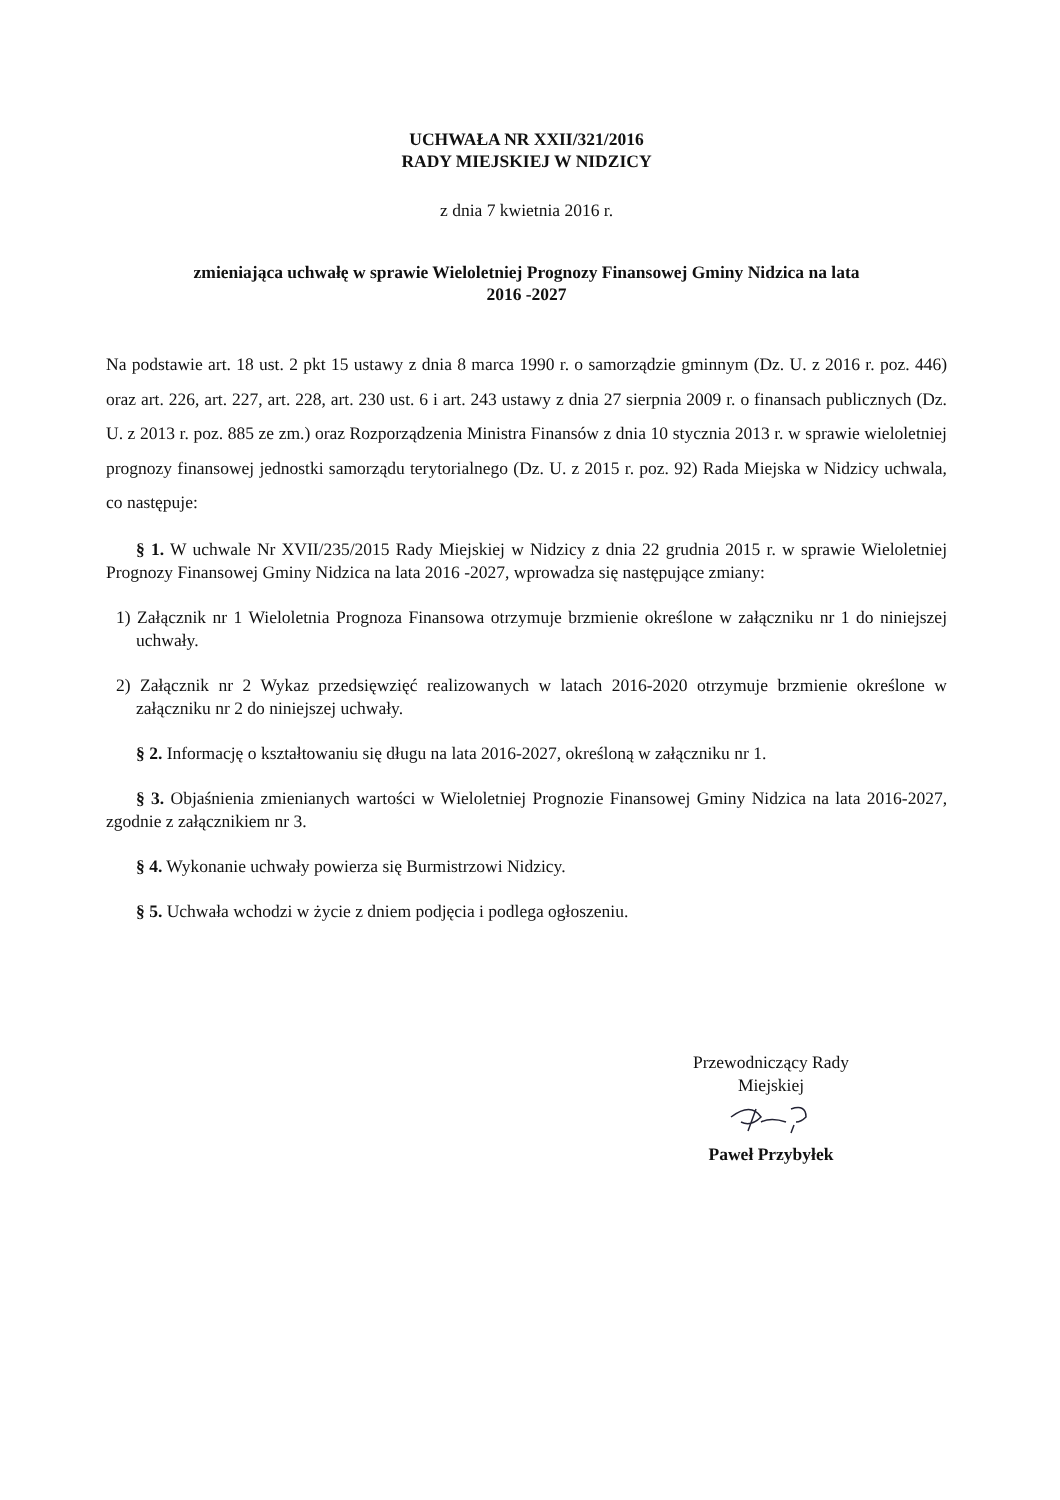UCHWAŁA NR XXII/321/2016
RADY MIEJSKIEJ W NIDZICY
z dnia 7 kwietnia 2016 r.
zmieniająca uchwałę w sprawie Wieloletniej Prognozy Finansowej Gminy Nidzica na lata
2016 -2027
Na podstawie art. 18 ust. 2 pkt 15 ustawy z dnia 8 marca 1990 r. o samorządzie gminnym (Dz. U. z 2016 r. poz. 446) oraz art. 226, art. 227, art. 228, art. 230 ust. 6 i art. 243 ustawy z dnia 27 sierpnia 2009 r. o finansach publicznych (Dz. U. z 2013 r. poz. 885 ze zm.) oraz Rozporządzenia Ministra Finansów z dnia 10 stycznia 2013 r. w sprawie wieloletniej prognozy finansowej jednostki samorządu terytorialnego (Dz. U. z 2015 r. poz. 92) Rada Miejska w Nidzicy uchwala, co następuje:
§ 1. W uchwale Nr XVII/235/2015 Rady Miejskiej w Nidzicy z dnia 22 grudnia 2015 r. w sprawie Wieloletniej Prognozy Finansowej Gminy Nidzica na lata 2016 -2027, wprowadza się następujące zmiany:
1) Załącznik nr 1 Wieloletnia Prognoza Finansowa otrzymuje brzmienie określone w załączniku nr 1 do niniejszej uchwały.
2) Załącznik nr 2 Wykaz przedsięwzięć realizowanych w latach 2016-2020 otrzymuje brzmienie określone w załączniku nr 2 do niniejszej uchwały.
§ 2. Informację o kształtowaniu się długu na lata 2016-2027, określoną w załączniku nr 1.
§ 3. Objaśnienia zmienianych wartości w Wieloletniej Prognozie Finansowej Gminy Nidzica na lata 2016-2027, zgodnie z załącznikiem nr 3.
§ 4. Wykonanie uchwały powierza się Burmistrzowi Nidzicy.
§ 5. Uchwała wchodzi w życie z dniem podjęcia i podlega ogłoszeniu.
Przewodniczący Rady
Miejskiej
Paweł Przybyłek